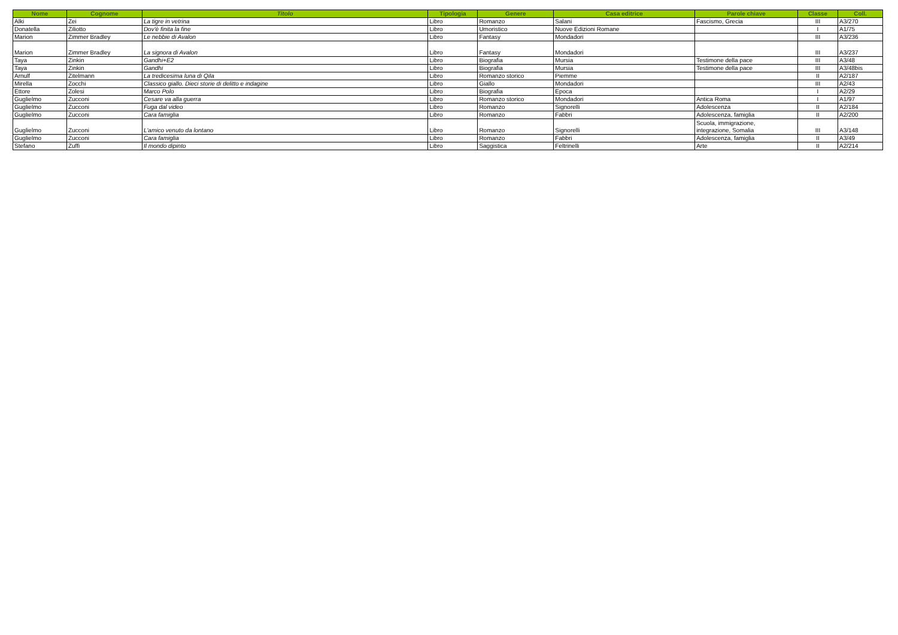| Nome | Cognome | Titolo | Tipologia | Genere | Casa editrice | Parole chiave | Classe | Coll. |
| --- | --- | --- | --- | --- | --- | --- | --- | --- |
| Alki | Zei | La tigre in vetrina | Libro | Romanzo | Salani | Fascismo, Grecia | III | A3/270 |
| Donatella | Ziliotto | Dov'è finita la fine | Libro | Umoristico | Nuove Edizioni Romane | | I | A1/75 |
| Marion | Zimmer Bradley | Le nebbie di Avalon | Libro | Fantasy | Mondadori | | III | A3/236 |
| Marion | Zimmer Bradley | La signora di Avalon | Libro | Fantasy | Mondadori | | III | A3/237 |
| Taya | Zinkin | Gandhi+E2 | Libro | Biografia | Mursia | Testimone della pace | III | A3/48 |
| Taya | Zinkin | Gandhi | Libro | Biografia | Mursia | Testimone della pace | III | A3/48bis |
| Arnulf | Zitelmann | La tredicesima luna di Qila | Libro | Romanzo storico | Piemme | | II | A2/187 |
| Mirella | Zocchi | Classico giallo. Dieci storie di delitto e indagine | Libro | Giallo | Mondadori | | III | A2/43 |
| Ettore | Zolesi | Marco Polo | Libro | Biografia | Epoca | | I | A2/29 |
| Guglielmo | Zucconi | Cesare va alla guerra | Libro | Romanzo storico | Mondadori | Antica Roma | I | A1/97 |
| Guglielmo | Zucconi | Fuga dal video | Libro | Romanzo | Signorelli | Adolescenza | II | A2/184 |
| Guglielmo | Zucconi | Cara famiglia | Libro | Romanzo | Fabbri | Adolescenza, famiglia | II | A2/200 |
| Guglielmo | Zucconi | L'amico venuto da lontano | Libro | Romanzo | Signorelli | Scuola, immigrazione, integrazione, Somalia | III | A3/148 |
| Guglielmo | Zucconi | Cara famiglia | Libro | Romanzo | Fabbri | Adolescenza, famiglia | II | A3/49 |
| Stefano | Zuffi | Il mondo dipinto | Libro | Saggistica | Feltrinelli | Arte | II | A2/214 |